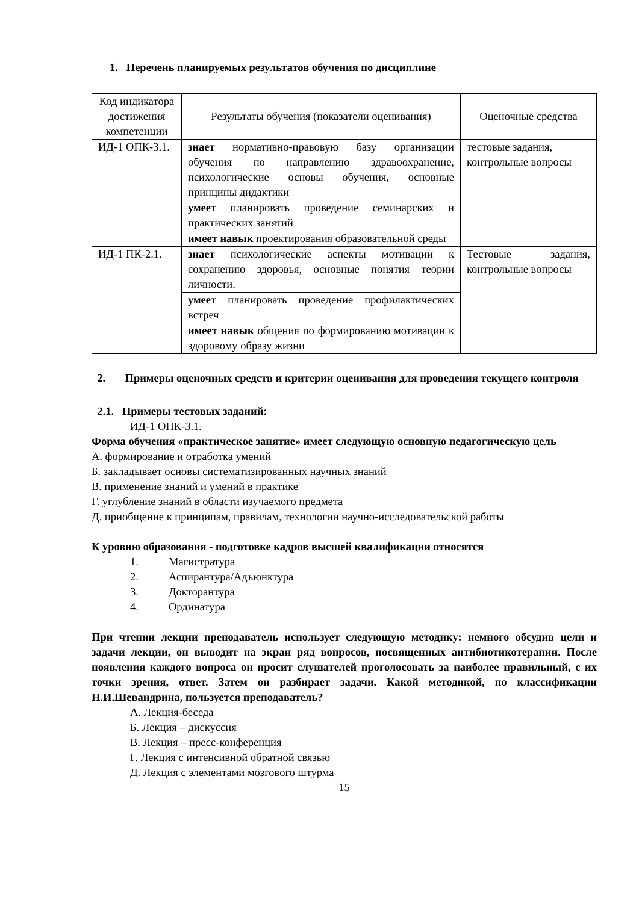1. Перечень планируемых результатов обучения по дисциплине
| Код индикатора достижения компетенции | Результаты обучения (показатели оценивания) | Оценочные средства |
| ИД-1 ОПК-3.1. | знает нормативно-правовую базу организации обучения по направлению здравоохранение, психологические основы обучения, основные принципы дидактики | тестовые задания, контрольные вопросы |
| | умеет планировать проведение семинарских и практических занятий | |
| | имеет навык проектирования образовательной среды | |
| ИД-1 ПК-2.1. | знает психологические аспекты мотивации к сохранению здоровья, основные понятия теории личности. | Тестовые задания, контрольные вопросы |
| | умеет планировать проведение профилактических встреч | |
| | имеет навык общения по формированию мотивации к здоровому образу жизни | |
2. Примеры оценочных средств и критерии оценивания для проведения текущего контроля
2.1. Примеры тестовых заданий:
ИД-1 ОПК-3.1.
Форма обучения «практическое занятие» имеет следующую основную педагогическую цель
А. формирование и отработка умений
Б. закладывает основы систематизированных научных знаний
В. применение знаний и умений в практике
Г. углубление знаний в области изучаемого предмета
Д. приобщение к принципам, правилам, технологии научно-исследовательской работы
К уровню образования - подготовке кадров высшей квалификации относятся
1. Магистратура
2. Аспирантура/Адъюнктура
3. Докторантура
4. Ординатура
При чтении лекции преподаватель использует следующую методику: немного обсудив цели и задачи лекции, он выводит на экран ряд вопросов, посвященных антибиотикотерапии. После появления каждого вопроса он просит слушателей проголосовать за наиболее правильный, с их точки зрения, ответ. Затем он разбирает задачи. Какой методикой, по классификации Н.И.Шевандрина, пользуется преподаватель?
А. Лекция-беседа
Б. Лекция – дискуссия
В. Лекция – пресс-конференция
Г. Лекция с интенсивной обратной связью
Д. Лекция с элементами мозгового штурма
15